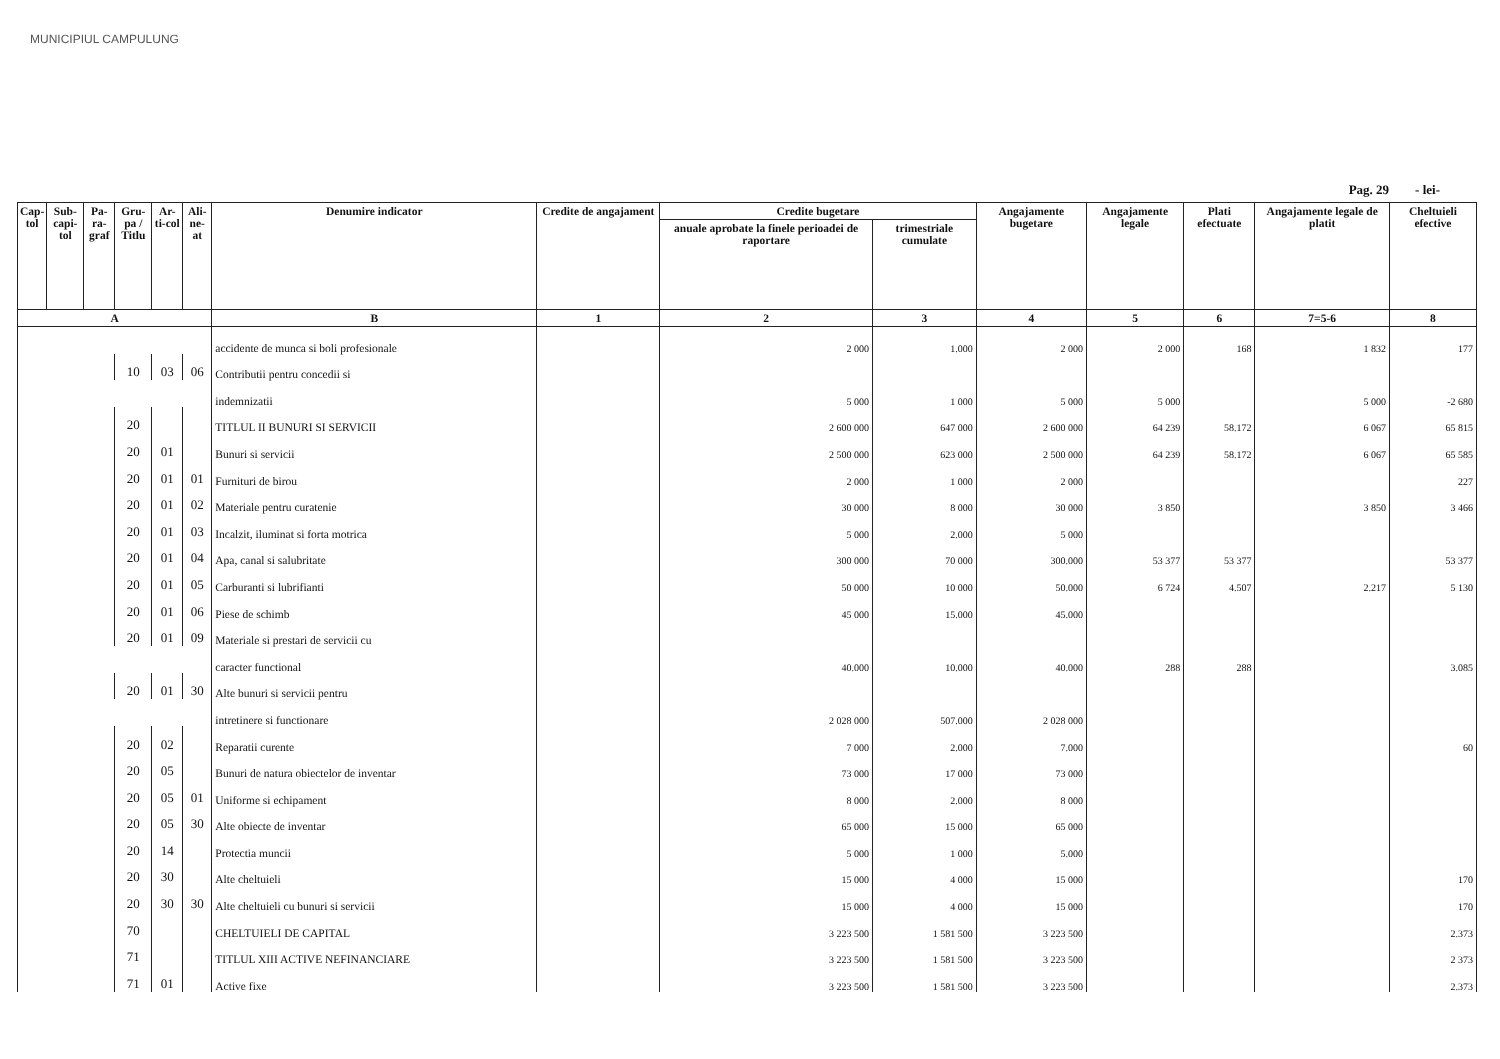MUNICIPIUL CAMPULUNG
Pag. 29 - lei-
| Cap-tol | Sub-capi-tol | Pa-ra-graf | Gru-pa / Titlu | Ar-ti-col | Ali-ne-at | Denumire indicator | Credite de angajament | Credite bugetare | | Angajamente bugetare | Angajamente legale | Plati efectuate | Angajamente legale de platit | Cheltuieli efective |
| --- | --- | --- | --- | --- | --- | --- | --- | --- | --- | --- | --- | --- | --- | --- |
| | | | | | | | | anuale aprobate la finele perioadei de raportare | trimestriale cumulate | | | | | |
| A | | | | | | B | 1 | 2 | 3 | 4 | 5 | 6 | 7=5-6 | 8 |
| | | | | | | accidente de munca si boli profesionale | | 2 000 | 1.000 | 2 000 | 2 000 | 168 | 1 832 | 177 |
| | | | 10 | 03 | 06 | Contributii pentru concedii si | | | | | | | | |
| | | | | | | indemnizatii | | 5 000 | 1 000 | 5 000 | 5 000 | | 5 000 | -2 680 |
| | | | 20 | | | TITLUL II BUNURI SI SERVICII | | 2 600 000 | 647 000 | 2 600 000 | 64 239 | 58.172 | 6 067 | 65 815 |
| | | | 20 | 01 | | Bunuri si servicii | | 2 500 000 | 623 000 | 2 500 000 | 64 239 | 58.172 | 6 067 | 65 585 |
| | | | 20 | 01 | 01 | Furnituri de birou | | 2 000 | 1 000 | 2 000 | | | | 227 |
| | | | 20 | 01 | 02 | Materiale pentru curatenie | | 30 000 | 8 000 | 30 000 | 3 850 | | 3 850 | 3 466 |
| | | | 20 | 01 | 03 | Incalzit, iluminat si forta motrica | | 5 000 | 2.000 | 5 000 | | | | |
| | | | 20 | 01 | 04 | Apa, canal si salubritate | | 300 000 | 70 000 | 300.000 | 53 377 | 53 377 | | 53 377 |
| | | | 20 | 01 | 05 | Carburanti si lubrifianti | | 50 000 | 10 000 | 50.000 | 6 724 | 4.507 | 2.217 | 5 130 |
| | | | 20 | 01 | 06 | Piese de schimb | | 45 000 | 15.000 | 45.000 | | | | |
| | | | 20 | 01 | 09 | Materiale si prestari de servicii cu | | | | | | | | |
| | | | | | | caracter functional | | 40.000 | 10.000 | 40.000 | 288 | 288 | | 3.085 |
| | | | 20 | 01 | 30 | Alte bunuri si servicii pentru | | | | | | | | |
| | | | | | | intretinere si functionare | | 2 028 000 | 507.000 | 2 028 000 | | | | |
| | | | 20 | 02 | | Reparatii curente | | 7 000 | 2.000 | 7.000 | | | | 60 |
| | | | 20 | 05 | | Bunuri de natura obiectelor de inventar | | 73 000 | 17 000 | 73 000 | | | | |
| | | | 20 | 05 | 01 | Uniforme si echipament | | 8 000 | 2.000 | 8 000 | | | | |
| | | | 20 | 05 | 30 | Alte obiecte de inventar | | 65 000 | 15 000 | 65 000 | | | | |
| | | | 20 | 14 | | Protectia muncii | | 5 000 | 1 000 | 5.000 | | | | |
| | | | 20 | 30 | | Alte cheltuieli | | 15 000 | 4 000 | 15 000 | | | | 170 |
| | | | 20 | 30 | 30 | Alte cheltuieli cu bunuri si servicii | | 15 000 | 4 000 | 15 000 | | | | 170 |
| | | | 70 | | | CHELTUIELI DE CAPITAL | | 3 223 500 | 1 581 500 | 3 223 500 | | | | 2.373 |
| | | | 71 | | | TITLUL XIII ACTIVE NEFINANCIARE | | 3 223 500 | 1 581 500 | 3 223 500 | | | | 2 373 |
| | | | 71 | 01 | | Active fixe | | 3 223 500 | 1 581 500 | 3 223 500 | | | | 2.373 |